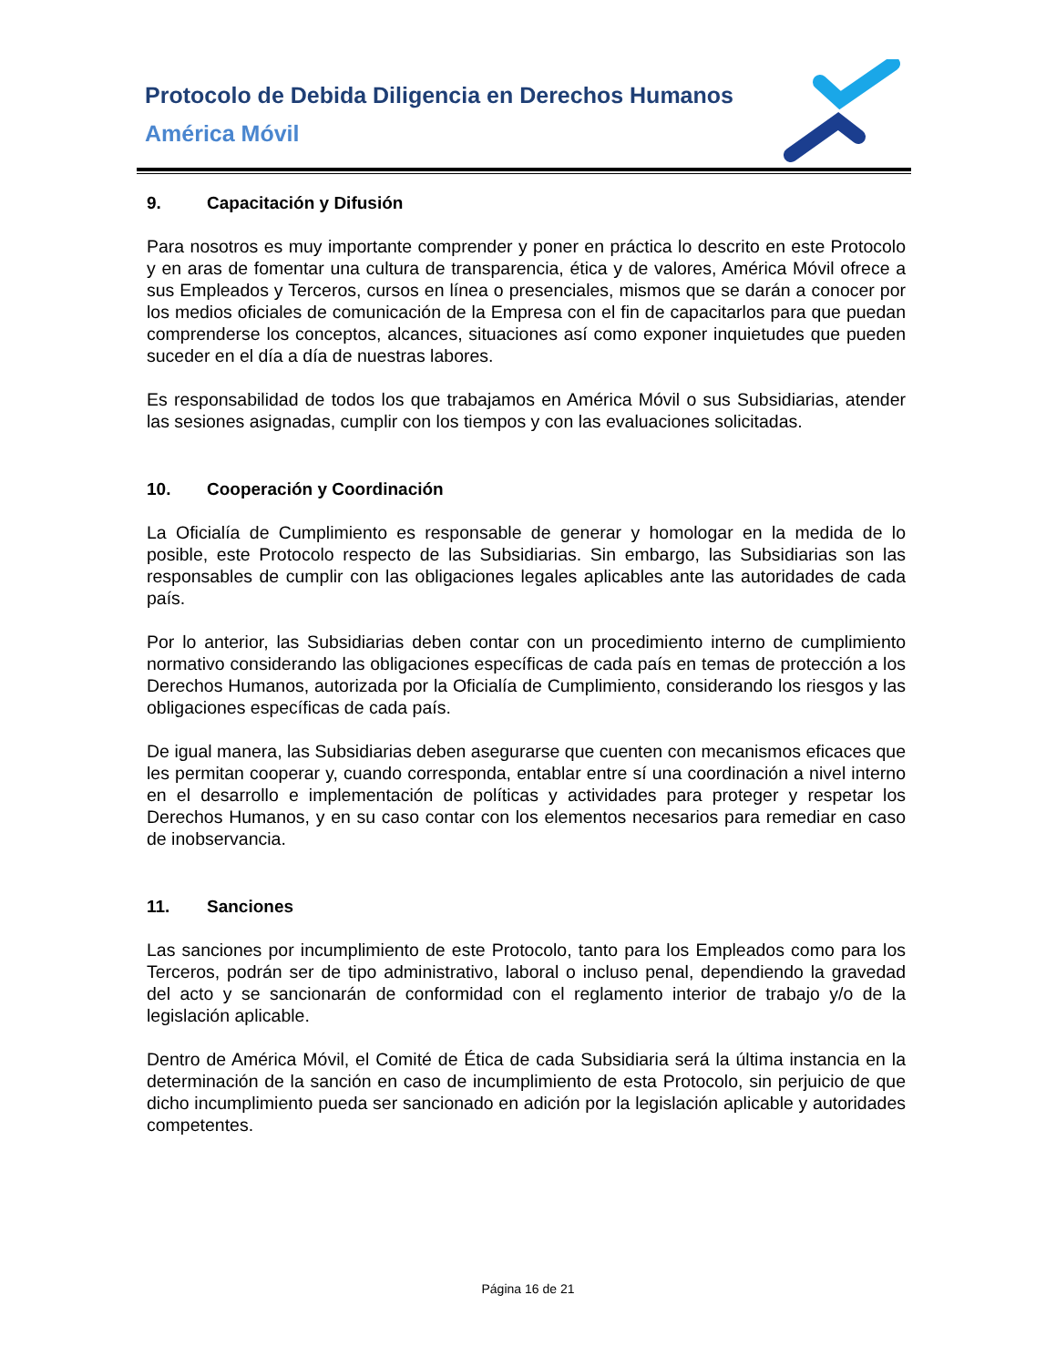Protocolo de Debida Diligencia en Derechos Humanos
América Móvil
9. Capacitación y Difusión
Para nosotros es muy importante comprender y poner en práctica lo descrito en este Protocolo y en aras de fomentar una cultura de transparencia, ética y de valores, América Móvil ofrece a sus Empleados y Terceros, cursos en línea o presenciales, mismos que se darán a conocer por los medios oficiales de comunicación de la Empresa con el fin de capacitarlos para que puedan comprenderse los conceptos, alcances, situaciones así como exponer inquietudes que pueden suceder en el día a día de nuestras labores.
Es responsabilidad de todos los que trabajamos en América Móvil o sus Subsidiarias, atender las sesiones asignadas, cumplir con los tiempos y con las evaluaciones solicitadas.
10. Cooperación y Coordinación
La Oficialía de Cumplimiento es responsable de generar y homologar en la medida de lo posible, este Protocolo respecto de las Subsidiarias. Sin embargo, las Subsidiarias son las responsables de cumplir con las obligaciones legales aplicables ante las autoridades de cada país.
Por lo anterior, las Subsidiarias deben contar con un procedimiento interno de cumplimiento normativo considerando las obligaciones específicas de cada país en temas de protección a los Derechos Humanos, autorizada por la Oficialía de Cumplimiento, considerando los riesgos y las obligaciones específicas de cada país.
De igual manera, las Subsidiarias deben asegurarse que cuenten con mecanismos eficaces que les permitan cooperar y, cuando corresponda, entablar entre sí una coordinación a nivel interno en el desarrollo e implementación de políticas y actividades para proteger y respetar los Derechos Humanos, y en su caso contar con los elementos necesarios para remediar en caso de inobservancia.
11. Sanciones
Las sanciones por incumplimiento de este Protocolo, tanto para los Empleados como para los Terceros, podrán ser de tipo administrativo, laboral o incluso penal, dependiendo la gravedad del acto y se sancionarán de conformidad con el reglamento interior de trabajo y/o de la legislación aplicable.
Dentro de América Móvil, el Comité de Ética de cada Subsidiaria será la última instancia en la determinación de la sanción en caso de incumplimiento de esta Protocolo, sin perjuicio de que dicho incumplimiento pueda ser sancionado en adición por la legislación aplicable y autoridades competentes.
Página 16 de 21